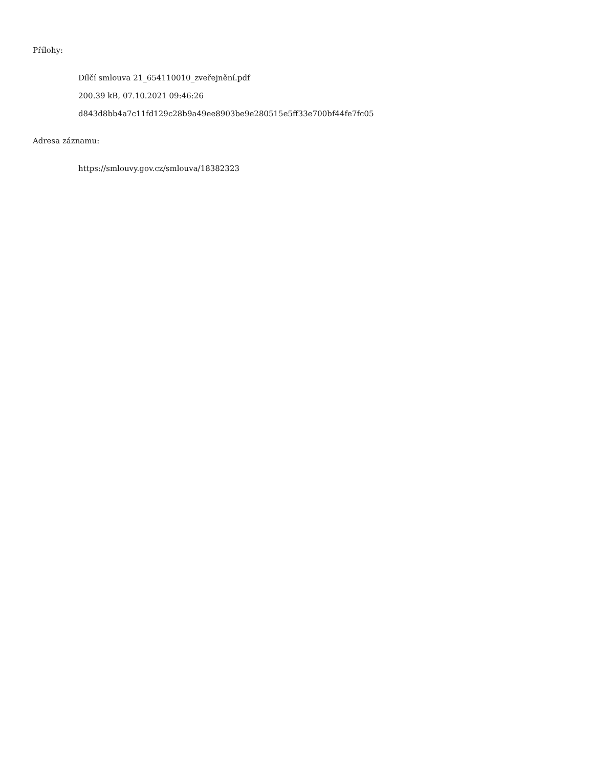Přílohy:
Dílčí smlouva 21_654110010_zveřejnění.pdf
200.39 kB, 07.10.2021 09:46:26
d843d8bb4a7c11fd129c28b9a49ee8903be9e280515e5ff33e700bf44fe7fc05
Adresa záznamu:
https://smlouvy.gov.cz/smlouva/18382323